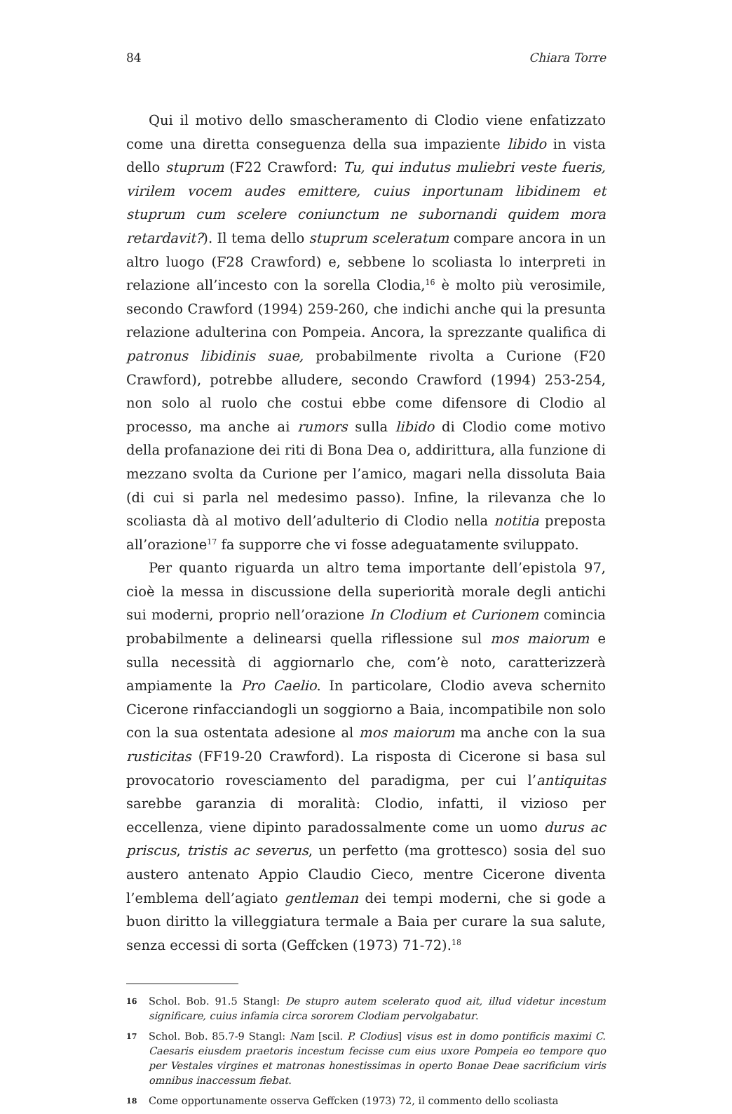84 Chiara Torre
Qui il motivo dello smascheramento di Clodio viene enfatizzato come una diretta conseguenza della sua impaziente libido in vista dello stuprum (F22 Crawford: Tu, qui indutus muliebri veste fueris, virilem vocem audes emittere, cuius inportunam libidinem et stuprum cum scelere coniunctum ne subornandi quidem mora retardavit?). Il tema dello stuprum sceleratum compare ancora in un altro luogo (F28 Crawford) e, sebbene lo scoliasta lo interpreti in relazione all’incesto con la sorella Clodia,<sup>16</sup> è molto più verosimile, secondo Crawford (1994) 259-260, che indichi anche qui la presunta relazione adulterina con Pompeia. Ancora, la sprezzante qualifica di patronus libidinis suae, probabilmente rivolta a Curione (F20 Crawford), potrebbe alludere, secondo Crawford (1994) 253-254, non solo al ruolo che costui ebbe come difensore di Clodio al processo, ma anche ai rumors sulla libido di Clodio come motivo della profanazione dei riti di Bona Dea o, addirittura, alla funzione di mezzano svolta da Curione per l’amico, magari nella dissoluta Baia (di cui si parla nel medesimo passo). Infine, la rilevanza che lo scoliasta dà al motivo dell’adulterio di Clodio nella notitia preposta all’orazione<sup>17</sup> fa supporre che vi fosse adeguatamente sviluppato.
Per quanto riguarda un altro tema importante dell’epistola 97, cioè la messa in discussione della superiorità morale degli antichi sui moderni, proprio nell’orazione In Clodium et Curionem comincia probabilmente a delinearsi quella riflessione sul mos maiorum e sulla necessità di aggiornarlo che, com’è noto, caratterizzerà ampiamente la Pro Caelio. In particolare, Clodio aveva schernito Cicerone rinfacciandogli un soggiorno a Baia, incompatibile non solo con la sua ostentata adesione al mos maiorum ma anche con la sua rusticitas (FF19-20 Crawford). La risposta di Cicerone si basa sul provocatorio rovesciamento del paradigma, per cui l’antiquitas sarebbe garanzia di moralità: Clodio, infatti, il vizioso per eccellenza, viene dipinto paradossalmente come un uomo durus ac priscus, tristis ac severus, un perfetto (ma grottesco) sosia del suo austero antenato Appio Claudio Cieco, mentre Cicerone diventa l’emblema dell’agiato gentleman dei tempi moderni, che si gode a buon diritto la villeggiatura termale a Baia per curare la sua salute, senza eccessi di sorta (Geffcken (1973) 71-72).<sup>18</sup>
16
Schol. Bob. 91.5 Stangl: De stupro autem scelerato quod ait, illud videtur incestum significare, cuius infamia circa sororem Clodiam pervolgabatur.
17
Schol. Bob. 85.7-9 Stangl: Nam [scil. P. Clodius] visus est in domo pontificis maximi C. Caesaris eiusdem praetoris incestum fecisse cum eius uxore Pompeia eo tempore quo per Vestales virgines et matronas honestissimas in operto Bonae Deae sacrificium viris omnibus inaccessum fiebat.
18
Come opportunamente osserva Geffcken (1973) 72, il commento dello scoliasta